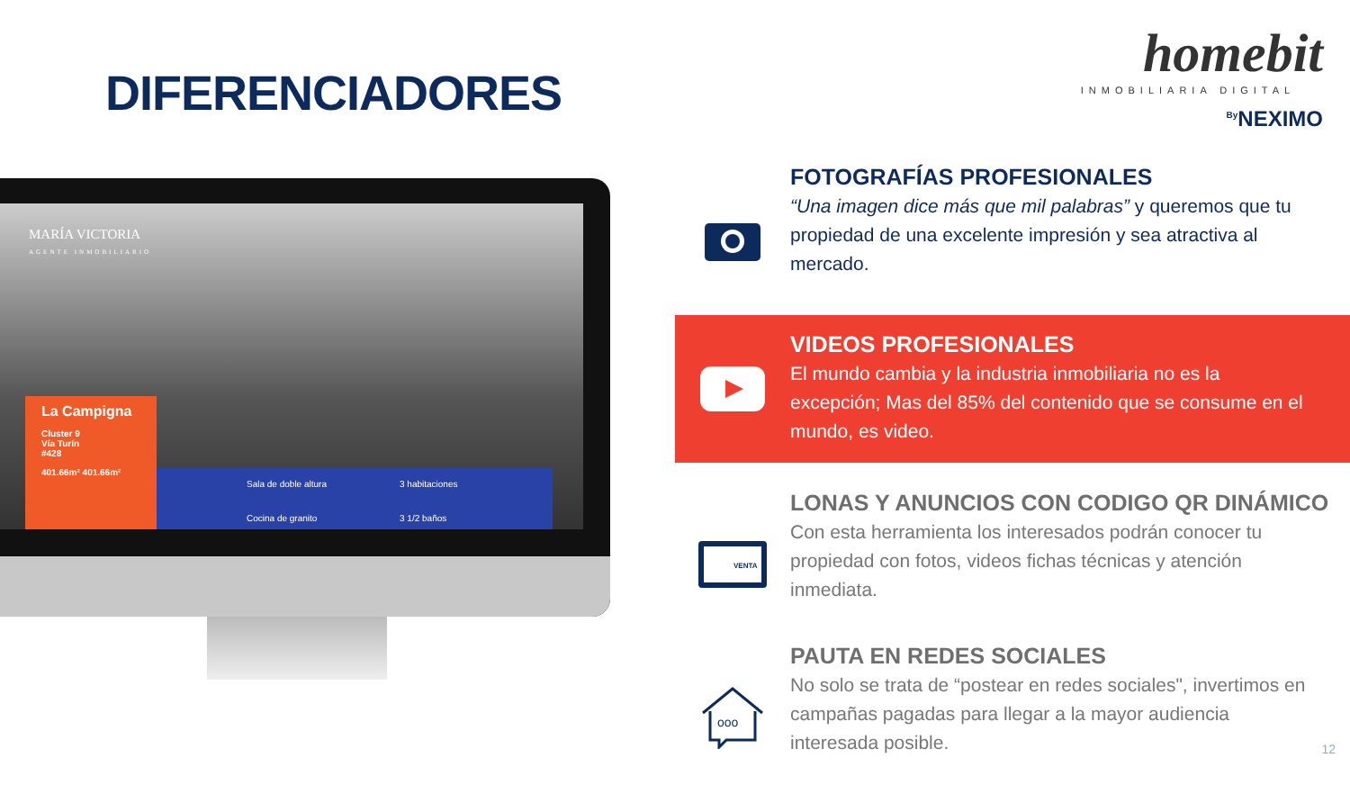DIFERENCIADORES
homebit
INMOBILIARIA DIGITAL
<sup>By</sup>NEXIMO
MARÍA VICTORIA
AGENTE INMOBILIARIO
La Campigna
Cluster 9
Vía Turín
#428
401.66m² 401.66m²
Sala de doble altura 3 habitaciones Cocina de granito 3 1/2 baños
FOTOGRAFÍAS PROFESIONALES
“Una imagen dice más que mil palabras” y queremos que tu propiedad de una excelente impresión y sea atractiva al mercado.
VIDEOS PROFESIONALES
El mundo cambia y la industria inmobiliaria no es la excepción; Mas del 85% del contenido que se consume en el mundo, es video.
VENTA
LONAS Y ANUNCIOS CON CODIGO QR DINÁMICO
Con esta herramienta los interesados podrán conocer tu propiedad con fotos, videos fichas técnicas y atención inmediata.
ooo
PAUTA EN REDES SOCIALES
No solo se trata de “postear en redes sociales", invertimos en campañas pagadas para llegar a la mayor audiencia interesada posible.
12